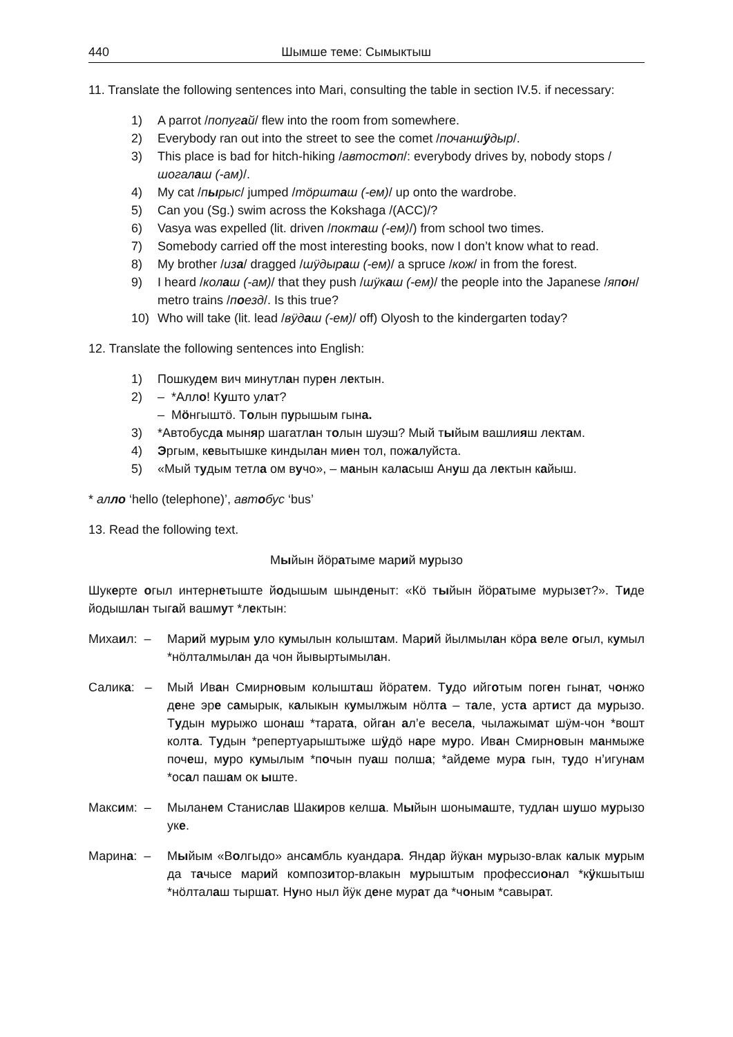440 Шымше теме: Сымыктыш
11. Translate the following sentences into Mari, consulting the table in section IV.5. if necessary:
1) A parrot /попугай/ flew into the room from somewhere.
2) Everybody ran out into the street to see the comet /почаншӱдыр/.
3) This place is bad for hitch-hiking /автостоп/: everybody drives by, nobody stops /шогалаш (-ам)/.
4) My cat /пырыс/ jumped /тӧршташ (-ем)/ up onto the wardrobe.
5) Can you (Sg.) swim across the Kokshaga /(ACC)/?
6) Vasya was expelled (lit. driven /покташ (-ем)/) from school two times.
7) Somebody carried off the most interesting books, now I don’t know what to read.
8) My brother /иза/ dragged /шӱдыраш (-ем)/ a spruce /кож/ in from the forest.
9) I heard /колаш (-ам)/ that they push /шӱкаш (-ем)/ the people into the Japanese /япон/ metro trains /поезд/. Is this true?
10) Who will take (lit. lead /вӱдаш (-ем)/ off) Olyosh to the kindergarten today?
12. Translate the following sentences into English:
1) Пошкудем вич минутлан пурен лектын.
2) – *Алло! Кушто улат?
– Мӧнгыштӧ. Толын пурышым гына.
3) *Автобусда мыняр шагатлан толын шуэш? Мый тыйым вашлияш лектам.
4) Эргым, кевытышке киндылан миен тол, пожалуйста.
5) «Мый тудым тетла ом вучо», – манын каласыш Ануш да лектын кайыш.
* алло ‘hello (telephone)’, автобус ‘bus’
13. Read the following text.
Мыйын йӧратыме марий мурызо
Шукерте огыл интернетыште йодышым шынденыт: «Кӧ тыйын йӧратыме мурызет?». Тиде йодышлан тыгай вашмут *лектын:
Михаил: – Марий мурым уло кумылын колыштам. Марий йылмылан кӧра веле огыл, кумыл *нӧлталмылан да чон йывыртымылан.
Салика: – Мый Иван Смирновым колышташ йӧратем. Тудо ийготым поген гынат, чонжо дене эре самырык, калыкын кумылжым нӧлта – тале, уста артист да мурызо. Тудын мурыжо шонаш *тарата, ойган ал’е весела, чылажымат шӱм-чон *вошт колта. Тудын *репертуарыштыже шӱдӧ наре муро. Иван Смирновын манмыже почеш, муро кумылым *почын пуаш полша; *айдеме мура гын, тудо н’игунам *осал пашам ок ыште.
Максим: – Мыланем Станислав Шакиров келша. Мыйын шонымаште, тудлан шушо мурызо уке.
Марина: – Мыйым «Волгыдо» ансамбль куандара. Яндар йӱкан мурызо-влак калык мурым да тачысе марий композитор-влакын мурыштым профессионал *кӱкшытыш *нӧлталаш тыршат. Нуно ныл йӱк дене мурат да *чоным *савырат.